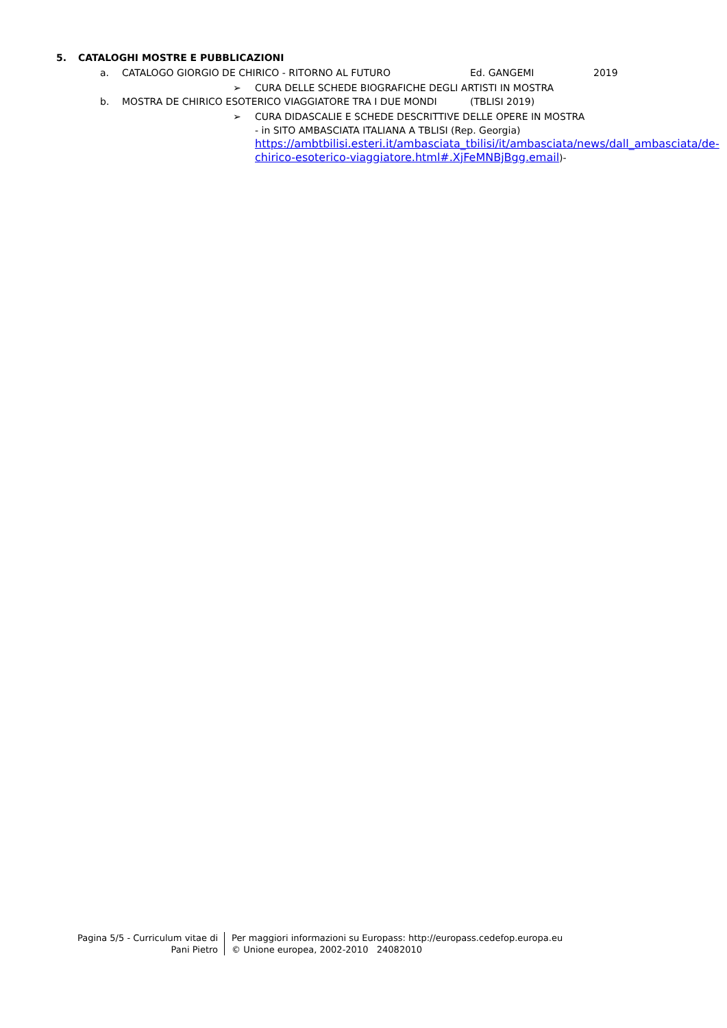5. CATALOGHI MOSTRE E PUBBLICAZIONI
a. CATALOGO GIORGIO DE CHIRICO - RITORNO AL FUTURO Ed. GANGEMI 2019
➢ CURA DELLE SCHEDE BIOGRAFICHE DEGLI ARTISTI IN MOSTRA
b. MOSTRA DE CHIRICO ESOTERICO VIAGGIATORE TRA I DUE MONDI (TBLISI 2019)
➢ CURA DIDASCALIE E SCHEDE DESCRITTIVE DELLE OPERE IN MOSTRA
- in SITO AMBASCIATA ITALIANA A TBLISI (Rep. Georgia) https://ambtbilisi.esteri.it/ambasciata_tbilisi/it/ambasciata/news/dall_ambasciata/de-chirico-esoterico-viaggiatore.html#.XjFeMNBjBgg.email)-
Pagina 5/5 - Curriculum vitae di
Pani Pietro
Per maggiori informazioni su Europass: http://europass.cedefop.europa.eu
© Unione europea, 2002-2010 24082010